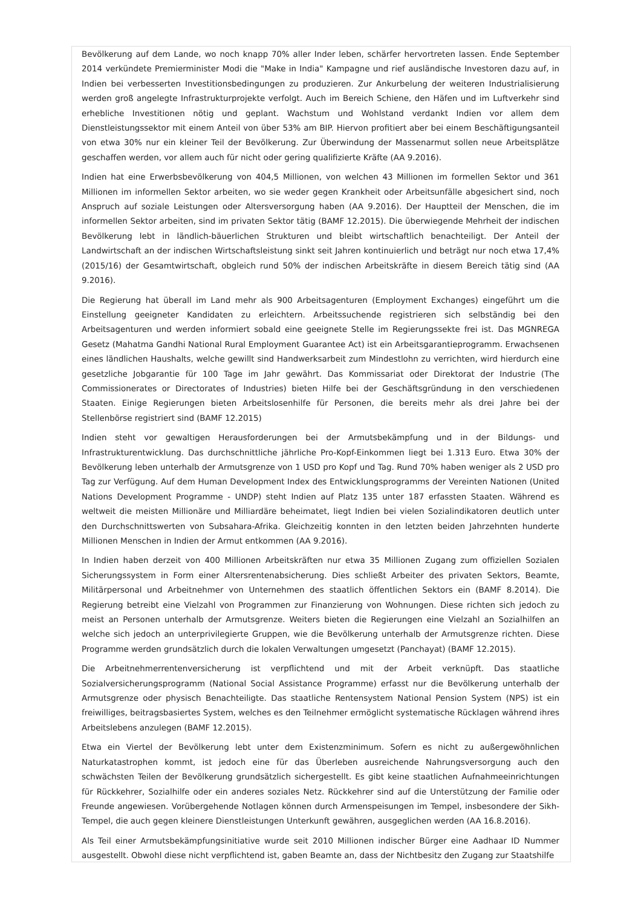Bevölkerung auf dem Lande, wo noch knapp 70% aller Inder leben, schärfer hervortreten lassen. Ende September 2014 verkündete Premierminister Modi die "Make in India" Kampagne und rief ausländische Investoren dazu auf, in Indien bei verbesserten Investitionsbedingungen zu produzieren. Zur Ankurbelung der weiteren Industrialisierung werden groß angelegte Infrastrukturprojekte verfolgt. Auch im Bereich Schiene, den Häfen und im Luftverkehr sind erhebliche Investitionen nötig und geplant. Wachstum und Wohlstand verdankt Indien vor allem dem Dienstleistungssektor mit einem Anteil von über 53% am BIP. Hiervon profitiert aber bei einem Beschäftigungsanteil von etwa 30% nur ein kleiner Teil der Bevölkerung. Zur Überwindung der Massenarmut sollen neue Arbeitsplätze geschaffen werden, vor allem auch für nicht oder gering qualifizierte Kräfte (AA 9.2016).
Indien hat eine Erwerbsbevölkerung von 404,5 Millionen, von welchen 43 Millionen im formellen Sektor und 361 Millionen im informellen Sektor arbeiten, wo sie weder gegen Krankheit oder Arbeitsunfälle abgesichert sind, noch Anspruch auf soziale Leistungen oder Altersversorgung haben (AA 9.2016). Der Hauptteil der Menschen, die im informellen Sektor arbeiten, sind im privaten Sektor tätig (BAMF 12.2015). Die überwiegende Mehrheit der indischen Bevölkerung lebt in ländlich-bäuerlichen Strukturen und bleibt wirtschaftlich benachteiligt. Der Anteil der Landwirtschaft an der indischen Wirtschaftsleistung sinkt seit Jahren kontinuierlich und beträgt nur noch etwa 17,4% (2015/16) der Gesamtwirtschaft, obgleich rund 50% der indischen Arbeitskräfte in diesem Bereich tätig sind (AA 9.2016).
Die Regierung hat überall im Land mehr als 900 Arbeitsagenturen (Employment Exchanges) eingeführt um die Einstellung geeigneter Kandidaten zu erleichtern. Arbeitssuchende registrieren sich selbständig bei den Arbeitsagenturen und werden informiert sobald eine geeignete Stelle im Regierungssekte frei ist. Das MGNREGA Gesetz (Mahatma Gandhi National Rural Employment Guarantee Act) ist ein Arbeitsgarantieprogramm. Erwachsenen eines ländlichen Haushalts, welche gewillt sind Handwerksarbeit zum Mindestlohn zu verrichten, wird hierdurch eine gesetzliche Jobgarantie für 100 Tage im Jahr gewährt. Das Kommissariat oder Direktorat der Industrie (The Commissionerates or Directorates of Industries) bieten Hilfe bei der Geschäftsgründung in den verschiedenen Staaten. Einige Regierungen bieten Arbeitslosenhilfe für Personen, die bereits mehr als drei Jahre bei der Stellenbörse registriert sind (BAMF 12.2015)
Indien steht vor gewaltigen Herausforderungen bei der Armutsbekämpfung und in der Bildungs- und Infrastrukturentwicklung. Das durchschnittliche jährliche Pro-Kopf-Einkommen liegt bei 1.313 Euro. Etwa 30% der Bevölkerung leben unterhalb der Armutsgrenze von 1 USD pro Kopf und Tag. Rund 70% haben weniger als 2 USD pro Tag zur Verfügung. Auf dem Human Development Index des Entwicklungsprogramms der Vereinten Nationen (United Nations Development Programme - UNDP) steht Indien auf Platz 135 unter 187 erfassten Staaten. Während es weltweit die meisten Millionäre und Milliardäre beheimatet, liegt Indien bei vielen Sozialindikatoren deutlich unter den Durchschnittswerten von Subsahara-Afrika. Gleichzeitig konnten in den letzten beiden Jahrzehnten hunderte Millionen Menschen in Indien der Armut entkommen (AA 9.2016).
In Indien haben derzeit von 400 Millionen Arbeitskräften nur etwa 35 Millionen Zugang zum offiziellen Sozialen Sicherungssystem in Form einer Altersrentenabsicherung. Dies schließt Arbeiter des privaten Sektors, Beamte, Militärpersonal und Arbeitnehmer von Unternehmen des staatlich öffentlichen Sektors ein (BAMF 8.2014). Die Regierung betreibt eine Vielzahl von Programmen zur Finanzierung von Wohnungen. Diese richten sich jedoch zu meist an Personen unterhalb der Armutsgrenze. Weiters bieten die Regierungen eine Vielzahl an Sozialhilfen an welche sich jedoch an unterprivilegierte Gruppen, wie die Bevölkerung unterhalb der Armutsgrenze richten. Diese Programme werden grundsätzlich durch die lokalen Verwaltungen umgesetzt (Panchayat) (BAMF 12.2015).
Die Arbeitnehmerrentenversicherung ist verpflichtend und mit der Arbeit verknüpft. Das staatliche Sozialversicherungsprogramm (National Social Assistance Programme) erfasst nur die Bevölkerung unterhalb der Armutsgrenze oder physisch Benachteiligte. Das staatliche Rentensystem National Pension System (NPS) ist ein freiwilliges, beitragsbasiertes System, welches es den Teilnehmer ermöglicht systematische Rücklagen während ihres Arbeitslebens anzulegen (BAMF 12.2015).
Etwa ein Viertel der Bevölkerung lebt unter dem Existenzminimum. Sofern es nicht zu außergewöhnlichen Naturkatastrophen kommt, ist jedoch eine für das Überleben ausreichende Nahrungsversorgung auch den schwächsten Teilen der Bevölkerung grundsätzlich sichergestellt. Es gibt keine staatlichen Aufnahmeeinrichtungen für Rückkehrer, Sozialhilfe oder ein anderes soziales Netz. Rückkehrer sind auf die Unterstützung der Familie oder Freunde angewiesen. Vorübergehende Notlagen können durch Armenspeisungen im Tempel, insbesondere der Sikh-Tempel, die auch gegen kleinere Dienstleistungen Unterkunft gewähren, ausgeglichen werden (AA 16.8.2016).
Als Teil einer Armutsbekämpfungsinitiative wurde seit 2010 Millionen indischer Bürger eine Aadhaar ID Nummer ausgestellt. Obwohl diese nicht verpflichtend ist, gaben Beamte an, dass der Nichtbesitz den Zugang zur Staatshilfe